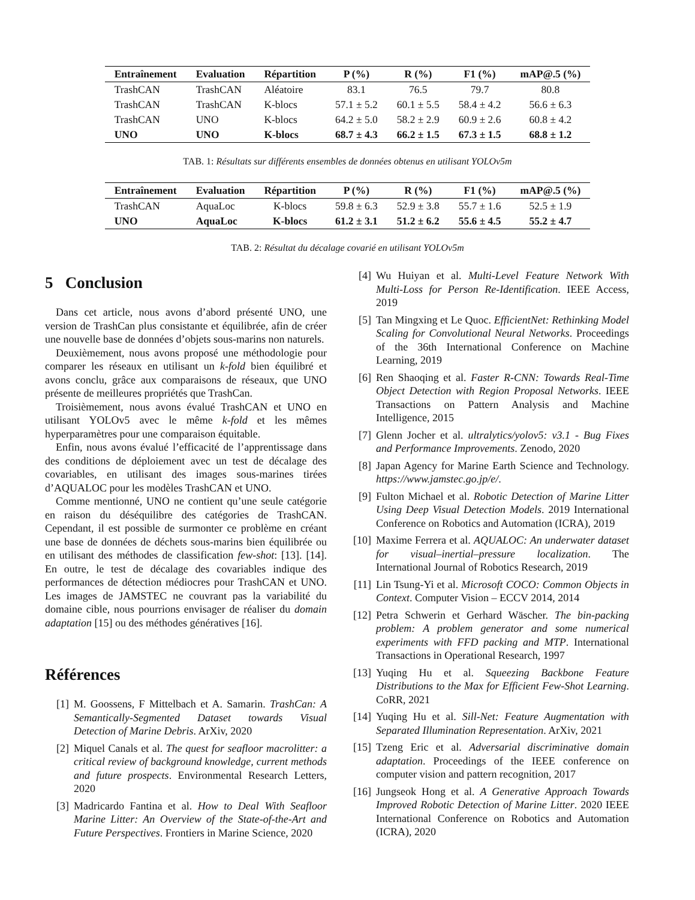| Entraînement | Evaluation | Répartition | P (%) | R (%) | F1 (%) | mAP@.5 (%) |
| --- | --- | --- | --- | --- | --- | --- |
| TrashCAN | TrashCAN | Aléatoire | 83.1 | 76.5 | 79.7 | 80.8 |
| TrashCAN | TrashCAN | K-blocs | 57.1 ± 5.2 | 60.1 ± 5.5 | 58.4 ± 4.2 | 56.6 ± 6.3 |
| TrashCAN | UNO | K-blocs | 64.2 ± 5.0 | 58.2 ± 2.9 | 60.9 ± 2.6 | 60.8 ± 4.2 |
| UNO | UNO | K-blocs | 68.7 ± 4.3 | 66.2 ± 1.5 | 67.3 ± 1.5 | 68.8 ± 1.2 |
TAB. 1: Résultats sur différents ensembles de données obtenus en utilisant YOLOv5m
| Entraînement | Evaluation | Répartition | P (%) | R (%) | F1 (%) | mAP@.5 (%) |
| --- | --- | --- | --- | --- | --- | --- |
| TrashCAN | AquaLoc | K-blocs | 59.8 ± 6.3 | 52.9 ± 3.8 | 55.7 ± 1.6 | 52.5 ± 1.9 |
| UNO | AquaLoc | K-blocs | 61.2 ± 3.1 | 51.2 ± 6.2 | 55.6 ± 4.5 | 55.2 ± 4.7 |
TAB. 2: Résultat du décalage covarié en utilisant YOLOv5m
5 Conclusion
Dans cet article, nous avons d’abord présenté UNO, une version de TrashCan plus consistante et équilibrée, afin de créer une nouvelle base de données d’objets sous-marins non naturels.
Deuxièmement, nous avons proposé une méthodologie pour comparer les réseaux en utilisant un k-fold bien équilibré et avons conclu, grâce aux comparaisons de réseaux, que UNO présente de meilleures propriétés que TrashCan.
Troisièmement, nous avons évalué TrashCAN et UNO en utilisant YOLOv5 avec le même k-fold et les mêmes hyperparamètres pour une comparaison équitable.
Enfin, nous avons évalué l’efficacité de l’apprentissage dans des conditions de déploiement avec un test de décalage des covariables, en utilisant des images sous-marines tirées d’AQUALOC pour les modèles TrashCAN et UNO.
Comme mentionné, UNO ne contient qu’une seule catégorie en raison du déséquilibre des catégories de TrashCAN. Cependant, il est possible de surmonter ce problème en créant une base de données de déchets sous-marins bien équilibrée ou en utilisant des méthodes de classification few-shot: [13]. [14]. En outre, le test de décalage des covariables indique des performances de détection médiocres pour TrashCAN et UNO. Les images de JAMSTEC ne couvrant pas la variabilité du domaine cible, nous pourrions envisager de réaliser du domain adaptation [15] ou des méthodes génératives [16].
Références
[1] M. Goossens, F Mittelbach et A. Samarin. TrashCan: A Semantically-Segmented Dataset towards Visual Detection of Marine Debris. ArXiv, 2020
[2] Miquel Canals et al. The quest for seafloor macrolitter: a critical review of background knowledge, current methods and future prospects. Environmental Research Letters, 2020
[3] Madricardo Fantina et al. How to Deal With Seafloor Marine Litter: An Overview of the State-of-the-Art and Future Perspectives. Frontiers in Marine Science, 2020
[4] Wu Huiyan et al. Multi-Level Feature Network With Multi-Loss for Person Re-Identification. IEEE Access, 2019
[5] Tan Mingxing et Le Quoc. EfficientNet: Rethinking Model Scaling for Convolutional Neural Networks. Proceedings of the 36th International Conference on Machine Learning, 2019
[6] Ren Shaoqing et al. Faster R-CNN: Towards Real-Time Object Detection with Region Proposal Networks. IEEE Transactions on Pattern Analysis and Machine Intelligence, 2015
[7] Glenn Jocher et al. ultralytics/yolov5: v3.1 - Bug Fixes and Performance Improvements. Zenodo, 2020
[8] Japan Agency for Marine Earth Science and Technology. https://www.jamstec.go.jp/e/.
[9] Fulton Michael et al. Robotic Detection of Marine Litter Using Deep Visual Detection Models. 2019 International Conference on Robotics and Automation (ICRA), 2019
[10] Maxime Ferrera et al. AQUALOC: An underwater dataset for visual–inertial–pressure localization. The International Journal of Robotics Research, 2019
[11] Lin Tsung-Yi et al. Microsoft COCO: Common Objects in Context. Computer Vision – ECCV 2014, 2014
[12] Petra Schwerin et Gerhard Wäscher. The bin-packing problem: A problem generator and some numerical experiments with FFD packing and MTP. International Transactions in Operational Research, 1997
[13] Yuqing Hu et al. Squeezing Backbone Feature Distributions to the Max for Efficient Few-Shot Learning. CoRR, 2021
[14] Yuqing Hu et al. Sill-Net: Feature Augmentation with Separated Illumination Representation. ArXiv, 2021
[15] Tzeng Eric et al. Adversarial discriminative domain adaptation. Proceedings of the IEEE conference on computer vision and pattern recognition, 2017
[16] Jungseok Hong et al. A Generative Approach Towards Improved Robotic Detection of Marine Litter. 2020 IEEE International Conference on Robotics and Automation (ICRA), 2020